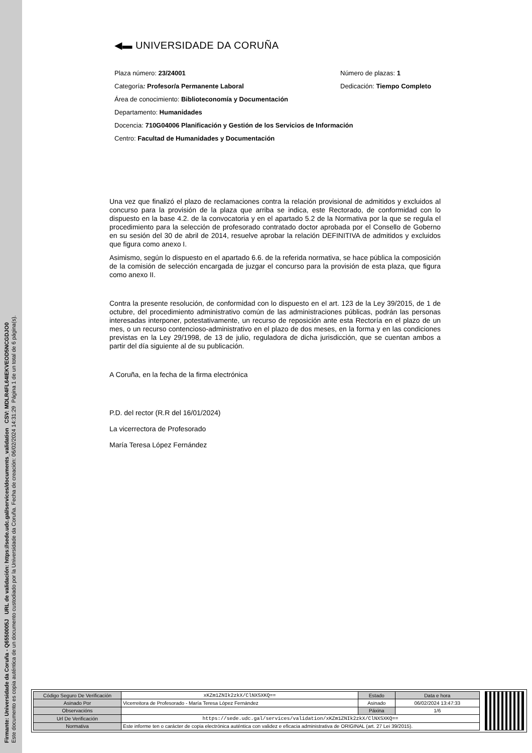Firmante: Universidade da Coruña - Q6550005J URL de validación: https://sede.udc.gal/services/documents_validation CSV: MDLR4FL64IEKVEOD5NCGDJO0
Este documento es copia auténtica de un documento custodiado por la Universidade da Coruña. Fecha de creación: 06/02/2024 14:31:29 Página 1 de un total de 6 página(s).
◀▬ UNIVERSIDADE DA CORUÑA
Plaza número: 23/24001 Número de plazas: 1
Categoría: Profesor/a Permanente Laboral Dedicación: Tiempo Completo
Área de conocimiento: Biblioteconomía y Documentación
Departamento: Humanidades
Docencia: 710G04006 Planificación y Gestión de los Servicios de Información
Centro: Facultad de Humanidades y Documentación
Una vez que finalizó el plazo de reclamaciones contra la relación provisional de admitidos y excluidos al concurso para la provisión de la plaza que arriba se indica, este Rectorado, de conformidad con lo dispuesto en la base 4.2. de la convocatoria y en el apartado 5.2 de la Normativa por la que se regula el procedimiento para la selección de profesorado contratado doctor aprobada por el Consello de Goberno en su sesión del 30 de abril de 2014, resuelve aprobar la relación DEFINITIVA de admitidos y excluidos que figura como anexo I.
Asimismo, según lo dispuesto en el apartado 6.6. de la referida normativa, se hace pública la composición de la comisión de selección encargada de juzgar el concurso para la provisión de esta plaza, que figura como anexo II.
Contra la presente resolución, de conformidad con lo dispuesto en el art. 123 de la Ley 39/2015, de 1 de octubre, del procedimiento administrativo común de las administraciones públicas, podrán las personas interesadas interponer, potestativamente, un recurso de reposición ante esta Rectoría en el plazo de un mes, o un recurso contencioso-administrativo en el plazo de dos meses, en la forma y en las condiciones previstas en la Ley 29/1998, de 13 de julio, reguladora de dicha jurisdicción, que se cuentan ambos a partir del día siguiente al de su publicación.
A Coruña, en la fecha de la firma electrónica
P.D. del rector (R.R del 16/01/2024)
La vicerrectora de Profesorado
María Teresa López Fernández
| Código Seguro De Verificación | xKZm1ZNIk2zkX/ClNXSXKQ== | Estado | Data e hora |
| Asinado Por | Vicerreitora de Profesorado - María Teresa López Fernández | Asinado | 06/02/2024 13:47:33 |
| Observacións | | Páxina | 1/6 |
| Url De Verificación | https://sede.udc.gal/services/validation/xKZm1ZNIk2zkX/ClNXSXKQ== | | |
| Normativa | Este informe ten o carácter de copia electrónica auténtica con validez e eficacia administrativa de ORIGINAL (art. 27 Lei 39/2015). | | |